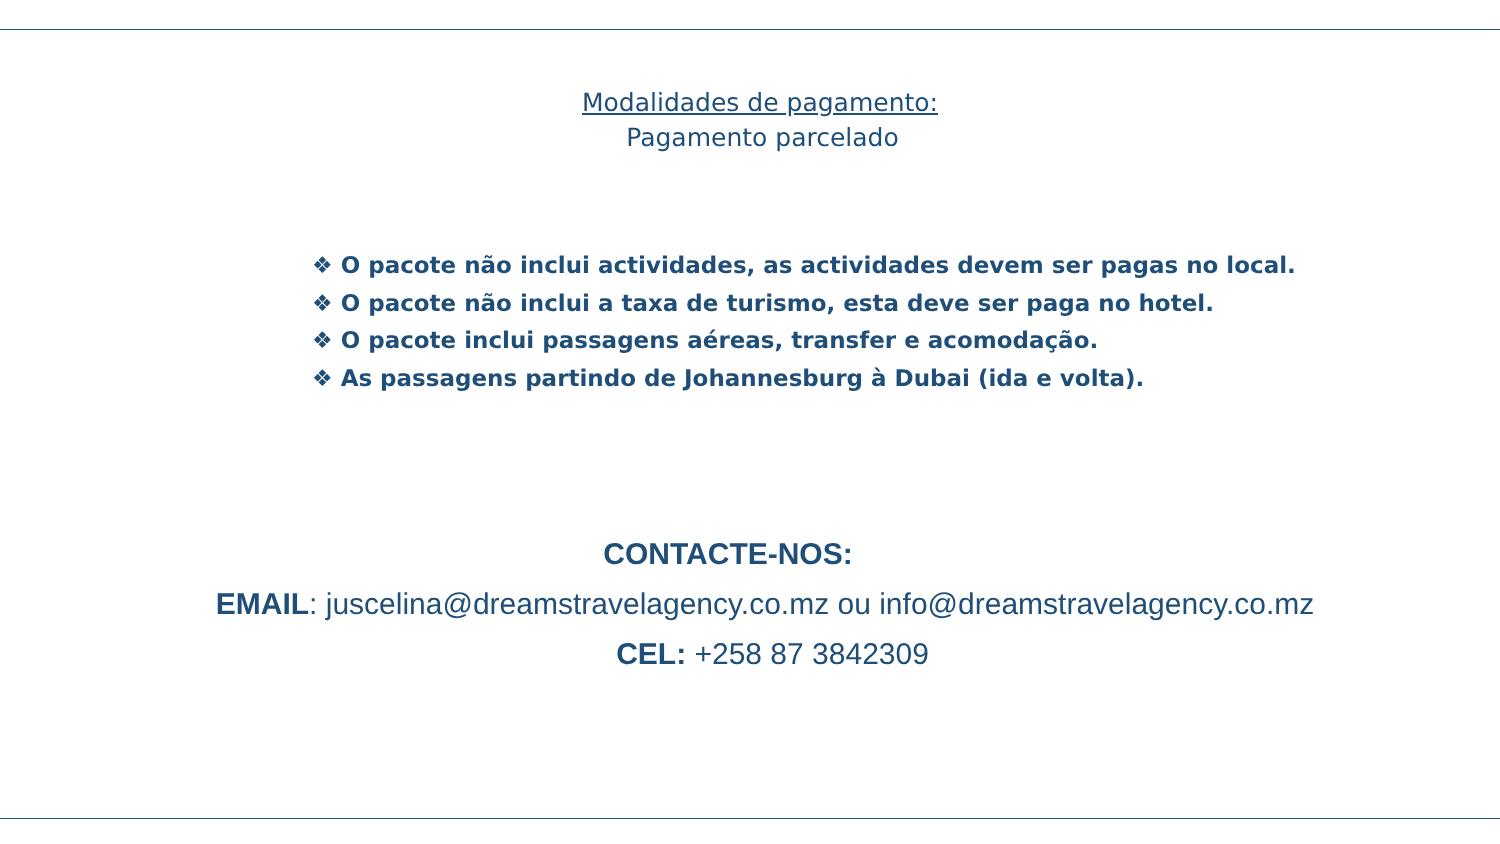Modalidades de pagamento:
Pagamento parcelado
❖ O pacote não inclui actividades, as actividades devem ser pagas no local.
❖ O pacote não inclui a taxa de turismo, esta deve ser paga no hotel.
❖ O pacote inclui passagens aéreas, transfer e acomodação.
❖ As passagens partindo de Johannesburg à Dubai (ida e volta).
CONTACTE-NOS:
EMAIL: juscelina@dreamstravelagency.co.mz ou info@dreamstravelagency.co.mz
CEL: +258 87 3842309